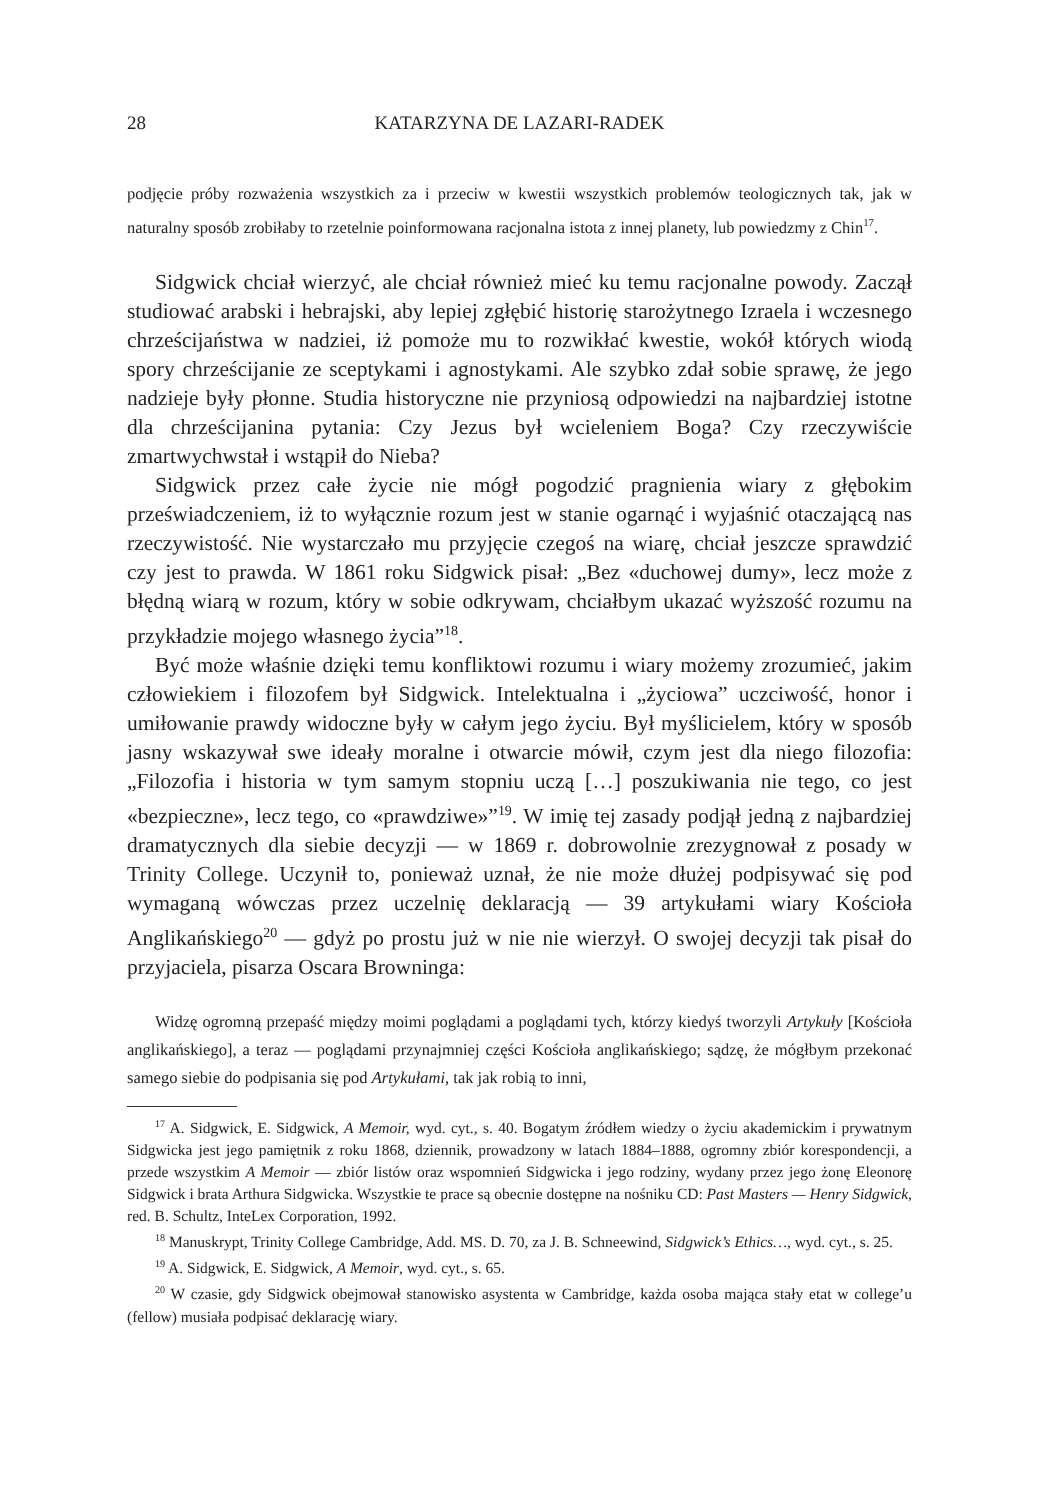28 KATARZYNA DE LAZARI-RADEK
podjęcie próby rozważenia wszystkich za i przeciw w kwestii wszystkich problemów teologicznych tak, jak w naturalny sposób zrobiłaby to rzetelnie poinformowana racjonalna istota z innej planety, lub powiedzmy z Chin<sup>17</sup>.
Sidgwick chciał wierzyć, ale chciał również mieć ku temu racjonalne powody. Zaczął studiować arabski i hebrajski, aby lepiej zgłębić historię starożytnego Izraela i wczesnego chrześcijaństwa w nadziei, iż pomoże mu to rozwikłać kwestie, wokół których wiodą spory chrześcijanie ze sceptykami i agnostykami. Ale szybko zdał sobie sprawę, że jego nadzieje były płonne. Studia historyczne nie przyniosą odpowiedzi na najbardziej istotne dla chrześcijanina pytania: Czy Jezus był wcieleniem Boga? Czy rzeczywiście zmartwychwstał i wstąpił do Nieba?
Sidgwick przez całe życie nie mógł pogodzić pragnienia wiary z głębokim przeświadczeniem, iż to wyłącznie rozum jest w stanie ogarnąć i wyjaśnić otaczającą nas rzeczywistość. Nie wystarczało mu przyjęcie czegoś na wiarę, chciał jeszcze sprawdzić czy jest to prawda. W 1861 roku Sidgwick pisał: „Bez «duchowej dumy», lecz może z błędną wiarą w rozum, który w sobie odkrywam, chciałbym ukazać wyższość rozumu na przykładzie mojego własnego życia”<sup>18</sup>.
Być może właśnie dzięki temu konfliktowi rozumu i wiary możemy zrozumieć, jakim człowiekiem i filozofem był Sidgwick. Intelektualna i „życiowa” uczciwość, honor i umiłowanie prawdy widoczne były w całym jego życiu. Był myślicielem, który w sposób jasny wskazywał swe ideały moralne i otwarcie mówił, czym jest dla niego filozofia: „Filozofia i historia w tym samym stopniu uczą […] poszukiwania nie tego, co jest «bezpieczne», lecz tego, co «prawdziwe»”<sup>19</sup>. W imię tej zasady podjął jedną z najbardziej dramatycznych dla siebie decyzji — w 1869 r. dobrowolnie zrezygnował z posady w Trinity College. Uczynił to, ponieważ uznał, że nie może dłużej podpisywać się pod wymaganą wówczas przez uczelnię deklaracją — 39 artykułami wiary Kościoła Anglikańskiego<sup>20</sup> — gdyż po prostu już w nie nie wierzył. O swojej decyzji tak pisał do przyjaciela, pisarza Oscara Browninga:
Widzę ogromną przepaść między moimi poglądami a poglądami tych, którzy kiedyś tworzyli Artykuły [Kościoła anglikańskiego], a teraz — poglądami przynajmniej części Kościoła anglikańskiego; sądzę, że mógłbym przekonać samego siebie do podpisania się pod Artykułami, tak jak robią to inni,
<sup>17</sup> A. Sidgwick, E. Sidgwick, A Memoir, wyd. cyt., s. 40. Bogatym źródłem wiedzy o życiu akademickim i prywatnym Sidgwicka jest jego pamiętnik z roku 1868, dziennik, prowadzony w latach 1884–1888, ogromny zbiór korespondencji, a przede wszystkim A Memoir — zbiór listów oraz wspomnień Sidgwicka i jego rodziny, wydany przez jego żonę Eleonorę Sidgwick i brata Arthura Sidgwicka. Wszystkie te prace są obecnie dostępne na nośniku CD: Past Masters — Henry Sidgwick, red. B. Schultz, InteLex Corporation, 1992.
<sup>18</sup> Manuskrypt, Trinity College Cambridge, Add. MS. D. 70, za J. B. Schneewind, Sidgwick’s Ethics…, wyd. cyt., s. 25.
<sup>19</sup> A. Sidgwick, E. Sidgwick, A Memoir, wyd. cyt., s. 65.
<sup>20</sup> W czasie, gdy Sidgwick obejmował stanowisko asystenta w Cambridge, każda osoba mająca stały etat w college’u (fellow) musiała podpisać deklarację wiary.